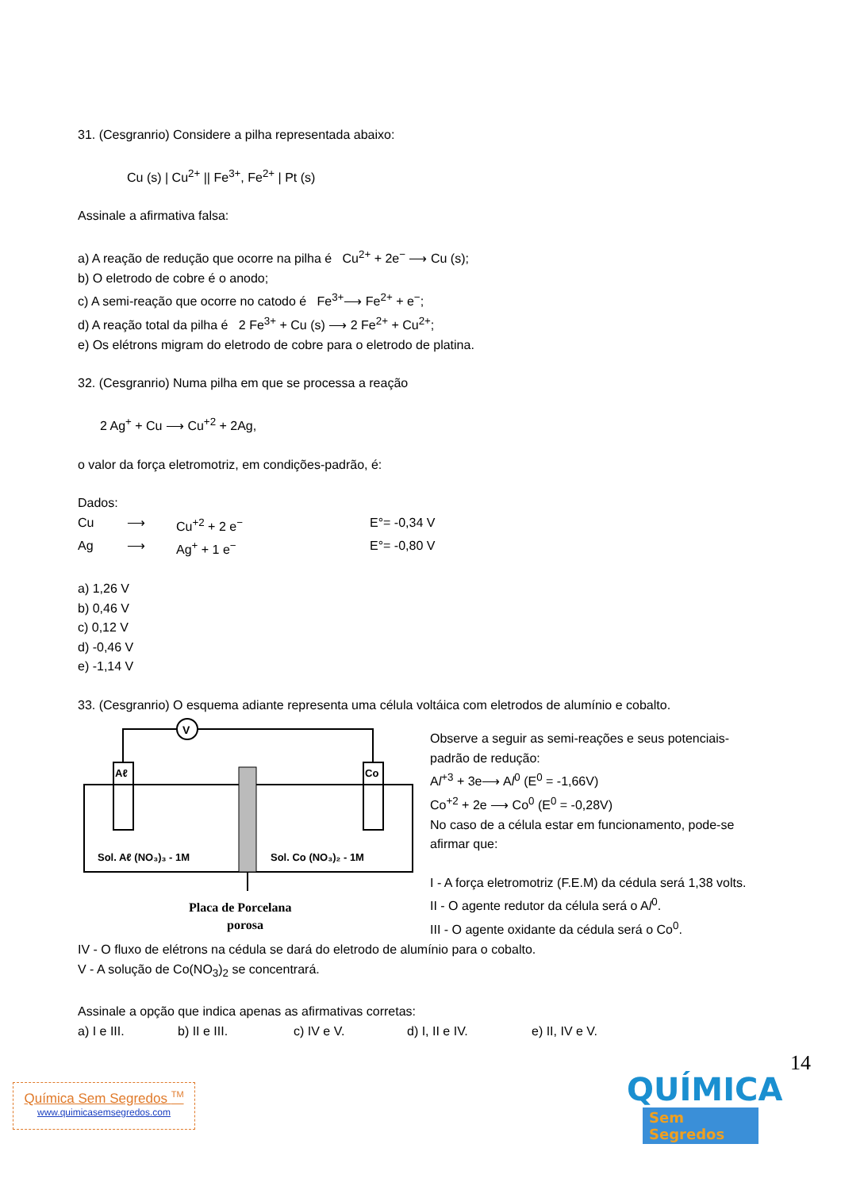31. (Cesgranrio) Considere a pilha representada abaixo:
Cu (s) | Cu<sup>2+</sup> || Fe<sup>3+</sup>, Fe<sup>2+</sup> | Pt (s)
Assinale a afirmativa falsa:
a) A reação de redução que ocorre na pilha é Cu<sup>2+</sup> + 2e<sup>−</sup> ⟶ Cu (s);
b) O eletrodo de cobre é o anodo;
c) A semi-reação que ocorre no catodo é Fe<sup>3+</sup>⟶ Fe<sup>2+</sup> + e<sup>−</sup>;
d) A reação total da pilha é 2 Fe<sup>3+</sup> + Cu (s) ⟶ 2 Fe<sup>2+</sup> + Cu<sup>2+</sup>;
e) Os elétrons migram do eletrodo de cobre para o eletrodo de platina.
32. (Cesgranrio) Numa pilha em que se processa a reação
2 Ag<sup>+</sup> + Cu ⟶ Cu<sup>+2</sup> + 2Ag,
o valor da força eletromotriz, em condições-padrão, é:
Dados:
Cu ⟶ Cu<sup>+2</sup> + 2 e<sup>−</sup> E°= -0,34 V
Ag ⟶ Ag<sup>+</sup> + 1 e<sup>−</sup> E°= -0,80 V
a) 1,26 V
b) 0,46 V
c) 0,12 V
d) -0,46 V
e) -1,14 V
33. (Cesgranrio) O esquema adiante representa uma célula voltáica com eletrodos de alumínio e cobalto.
V
Aℓ
Co
Sol. Aℓ (NO₃)₃ - 1M
Sol. Co (NO₃)₂ - 1M
Placa de Porcelana
porosa
Observe a seguir as semi-reações e seus potenciais-padrão de redução:
Al<sup>+3</sup> + 3e⟶ Al<sup>0</sup> (E<sup>0</sup> = -1,66V)
Co<sup>+2</sup> + 2e ⟶ Co<sup>0</sup> (E<sup>0</sup> = -0,28V)
No caso de a célula estar em funcionamento, pode-se afirmar que:
I - A força eletromotriz (F.E.M) da cédula será 1,38 volts.
II - O agente redutor da célula será o Al<sup>0</sup>.
III - O agente oxidante da cédula será o Co<sup>0</sup>.
IV - O fluxo de elétrons na cédula se dará do eletrodo de alumínio para o cobalto.
V - A solução de Co(NO<sub>3</sub>)<sub>2</sub> se concentrará.
Assinale a opção que indica apenas as afirmativas corretas:
a) I e III. b) II e III. c) IV e V. d) I, II e IV. e) II, IV e V.
14
Química Sem Segredos <sup>TM</sup>
www.quimicasemsegredos.com
QUÍMICA
Sem Segredos